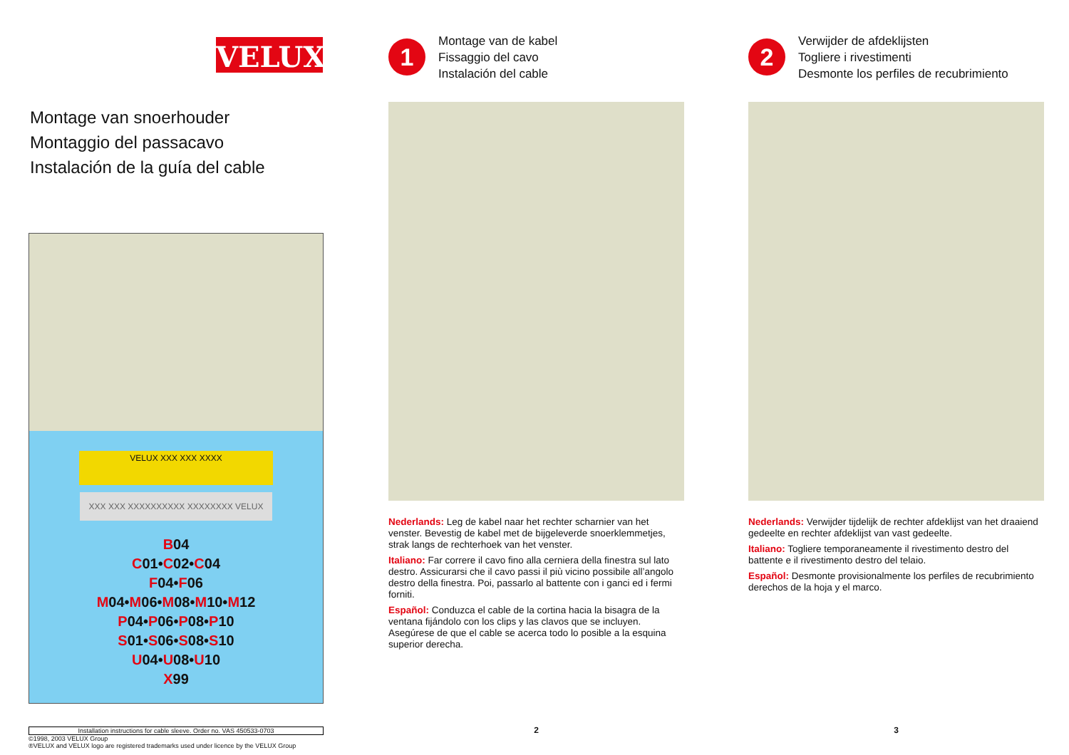VELUX<sup>®</sup>
Montage van snoerhouder
Montaggio del passacavo
Instalación de la guía del cable
VELUX XXX XXX XXXX
XXX XXX XXXXXXXXXX XXXXXXXX VELUX
B04
C01•C02•C04
F04•F06
M04•M06•M08•M10•M12
P04•P06•P08•P10
S01•S06•S08•S10
U04•U08•U10
X99
Installation instructions for cable sleeve. Order no. VAS 450533-0703
©1998, 2003 VELUX Group
®VELUX and VELUX logo are registered trademarks used under licence by the VELUX Group
1
Montage van de kabel
Fissaggio del cavo
Instalación del cable
Nederlands: Leg de kabel naar het rechter scharnier van het venster. Bevestig de kabel met de bijgeleverde snoerklemmetjes, strak langs de rechterhoek van het venster.
Italiano: Far correre il cavo fino alla cerniera della finestra sul lato destro. Assicurarsi che il cavo passi il più vicino possibile all’angolo destro della finestra. Poi, passarlo al battente con i ganci ed i fermi forniti.
Español: Conduzca el cable de la cortina hacia la bisagra de la ventana fijándolo con los clips y las clavos que se incluyen. Asegúrese de que el cable se acerca todo lo posible a la esquina superior derecha.
2
2
Verwijder de afdeklijsten
Togliere i rivestimenti
Desmonte los perfiles de recubrimiento
Nederlands: Verwijder tijdelijk de rechter afdeklijst van het draaiend gedeelte en rechter afdeklijst van vast gedeelte.
Italiano: Togliere temporaneamente il rivestimento destro del battente e il rivestimento destro del telaio.
Español: Desmonte provisionalmente los perfiles de recubrimiento derechos de la hoja y el marco.
3